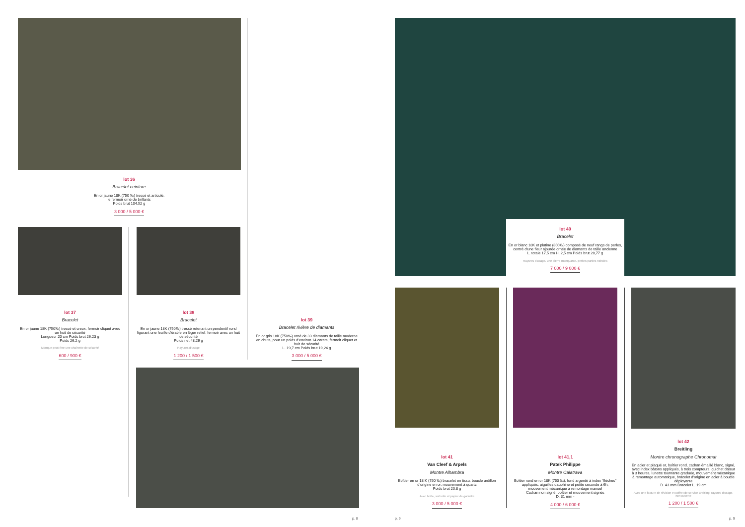lot 36
Bracelet ceinture
En or jaune 18K (750 ‰) tressé et articulé,
le fermoir orné de brillants
Poids brut 104,52 g
3 000 / 5 000 €
lot 37
Bracelet
En or jaune 18K (750‰) tressé et creux, fermoir cliquet avec un huit de sécurité
Longueur 20 cm Poids brut 26,23 g
Poids 26,2 g
Manque peut-être une chaînette de sécurité
600 / 900 €
lot 38
Bracelet
En or jaune 18K (750‰) tressé retenant un pendentif rond figurant une feuille d'érable en léger relief, fermoir avec un huit de sécurité
Poids net 48,26 g
Rayures d'usage
1 200 / 1 500 €
lot 39
Bracelet rivière de diamants
En or gris 18K (750‰) orné de 33 diamants de taille moderne en chute, pour un poids d'environ 14 carats, fermoir cliquet et huit de sécurité
L. 19,7 cm Poids brut 19,24 g
3 000 / 5 000 €
p. 8
lot 40
Bracelet
En or blanc 18K et platine (800‰) composé de neuf rangs de perles, centré d'une fleur ajourée ornée de diamants de taille ancienne
L. totale 17,5 cm H. 2,5 cm Poids brut 28,77 g
Rayures d'usage, une pierre manquante, petites parties noircies
7 000 / 9 000 €
lot 42
Breitling
Montre chronographe Chronomat
En acier et plaqué or, boîtier rond, cadran émaillé blanc, signé, avec index bâtons appliqués, à trois compteurs, guichet dateur à 3 heures, lunette tournante graduée, mouvement mécanique à remontage automatique, bracelet d'origine en acier à boucle déployante
D. 43 mm Bracelet L. 19 cm
Avec une facture de révision et coffret de service Breitling, rayures d'usage, non ouverte
1 200 / 1 500 €
lot 41
Van Cleef & Arpels
Montre Alhambra
Boîtier en or 18 K (750 ‰) bracelet en tissu, boucle ardillon d'origine en or, mouvement à quartz
Poids brut 20,8 g
Avec boîte, surboîte et papier de garantie
3 000 / 5 000 €
lot 41,1
Patek Philippe
Montre Calatrava
Boîtier rond en or 18K (750 ‰), fond argenté à index “flèches” appliqués, aiguilles dauphine et petite seconde à 6h, mouvement mécanique à remontage manuel
Cadran non signé, boîtier et mouvement signés
D. 31 mm -
4 000 / 6 000 €
p. 9 p. 9